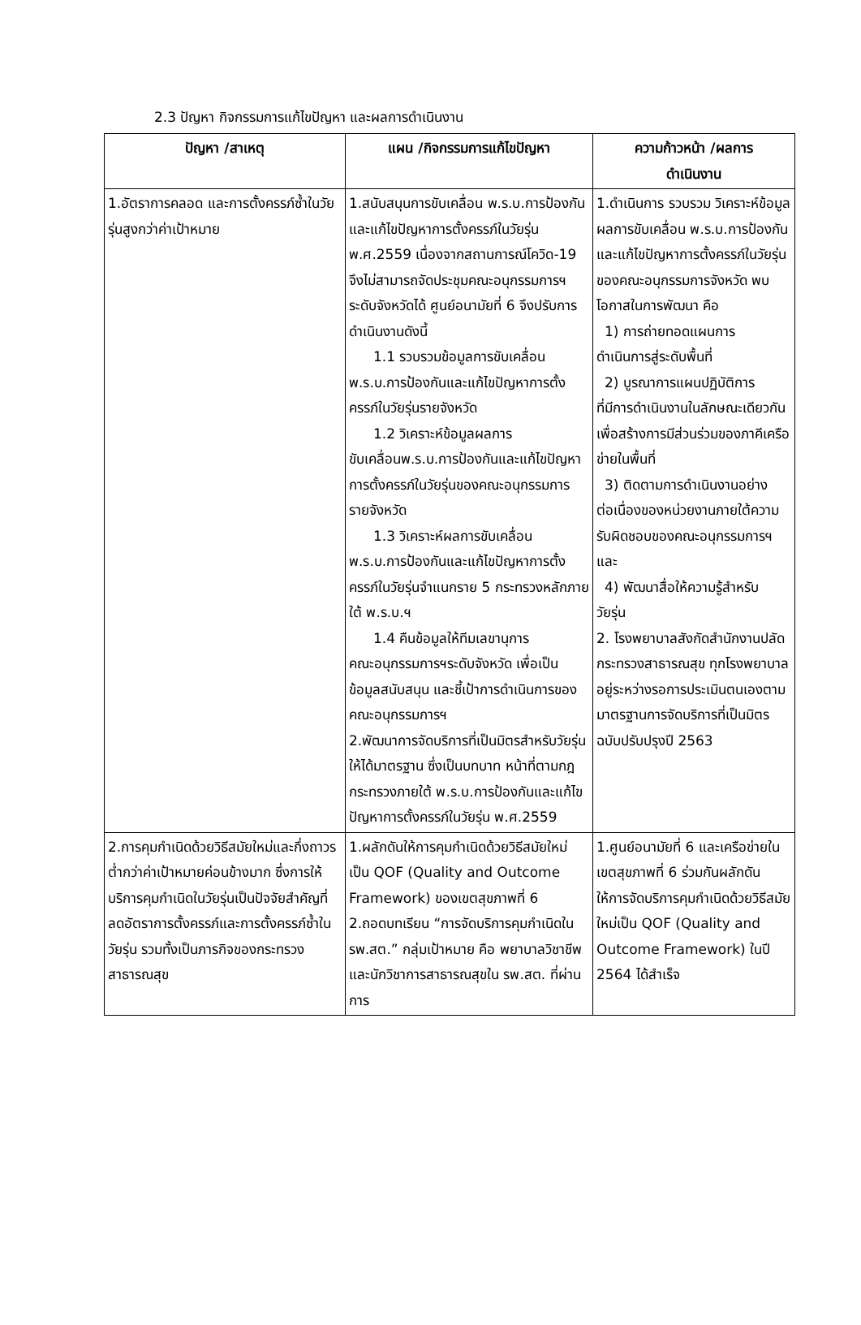2.3 ปัญหา กิจกรรมการแก้ไขปัญหา และผลการดำเนินงาน
| ปัญหา /สาเหตุ | แผน /กิจกรรมการแก้ไขปัญหา | ความก้าวหน้า /ผลการ ดำเนินงาน |
| --- | --- | --- |
| 1.อัตราการคลอด และการตั้งครรภ์ซ้ำในวัยรุ่นสูงกว่าค่าเป้าหมาย | 1.สนับสนุนการขับเคลื่อน พ.ร.บ.การป้องกันและแก้ไขปัญหาการตั้งครรภ์ในวัยรุ่น พ.ศ.2559 เนื่องจากสถานการณ์โควิด-19 จึงไม่สามารถจัดประชุมคณะอนุกรรมการฯ ระดับจังหวัดได้ ศูนย์อนามัยที่ 6 จึงปรับการดำเนินงานดังนี้ 1.1 รวบรวมข้อมูลการขับเคลื่อน พ.ร.บ.การป้องกันและแก้ไขปัญหาการตั้งครรภ์ในวัยรุ่นรายจังหวัด 1.2 วิเคราะห์ข้อมูลผลการ ขับเคลื่อนพ.ร.บ.การป้องกันและแก้ไขปัญหาการตั้งครรภ์ในวัยรุ่นของคณะอนุกรรมการรายจังหวัด 1.3 วิเคราะห์ผลการขับเคลื่อน พ.ร.บ.การป้องกันและแก้ไขปัญหาการตั้งครรภ์ในวัยรุ่นจำแนกราย 5 กระทรวงหลักภายใต้ พ.ร.บ.ฯ 1.4 คืนข้อมูลให้ทีมเลขานุการ คณะอนุกรรมการฯระดับจังหวัด เพื่อเป็นข้อมูลสนับสนุน และชี้เป้าการดำเนินการของคณะอนุกรรมการฯ 2.พัฒนาการจัดบริการที่เป็นมิตรสำหรับวัยรุ่นให้ได้มาตรฐาน ซึ่งเป็นบทบาท หน้าที่ตามกฎกระทรวงภายใต้ พ.ร.บ.การป้องกันและแก้ไขปัญหาการตั้งครรภ์ในวัยรุ่น พ.ศ.2559 | 1.ดำเนินการ รวบรวม วิเคราะห์ข้อมูลผลการขับเคลื่อน พ.ร.บ.การป้องกันและแก้ไขปัญหาการตั้งครรภ์ในวัยรุ่นของคณะอนุกรรมการจังหวัด พบโอกาสในการพัฒนา คือ 1) การถ่ายทอดแผนการ ดำเนินการสู่ระดับพื้นที่ 2) บูรณาการแผนปฏิบัติการ ที่มีการดำเนินงานในลักษณะเดียวกันเพื่อสร้างการมีส่วนร่วมของภาคีเครือข่ายในพื้นที่ 3) ติดตามการดำเนินงานอย่าง ต่อเนื่องของหน่วยงานภายใต้ความรับผิดชอบของคณะอนุกรรมการฯ และ 4) พัฒนาสื่อให้ความรู้สำหรับ วัยรุ่น 2. โรงพยาบาลสังกัดสำนักงานปลัดกระทรวงสาธารณสุข ทุกโรงพยาบาล อยู่ระหว่างรอการประเมินตนเองตามมาตรฐานการจัดบริการที่เป็นมิตรฉบับปรับปรุงปี 2563 |
| 2.การคุมกำเนิดด้วยวิธีสมัยใหม่และกึ่งถาวรต่ำกว่าค่าเป้าหมายค่อนข้างมาก ซึ่งการให้บริการคุมกำเนิดในวัยรุ่นเป็นปัจจัยสำคัญที่ลดอัตราการตั้งครรภ์และการตั้งครรภ์ซ้ำในวัยรุ่น รวมทั้งเป็นภารกิจของกระทรวงสาธารณสุข | 1.ผลักดันให้การคุมกำเนิดด้วยวิธีสมัยใหม่ เป็น QOF (Quality and Outcome Framework) ของเขตสุขภาพที่ 6 2.ถอดบทเรียน “การจัดบริการคุมกำเนิดในรพ.สต.” กลุ่มเป้าหมาย คือ พยาบาลวิชาชีพและนักวิชาการสาธารณสุขใน รพ.สต. ที่ผ่านการ | 1.ศูนย์อนามัยที่ 6 และเครือข่ายในเขตสุขภาพที่ 6 ร่วมกันผลักดันให้การจัดบริการคุมกำเนิดด้วยวิธีสมัยใหม่เป็น QOF (Quality and Outcome Framework) ในปี 2564 ได้สำเร็จ |